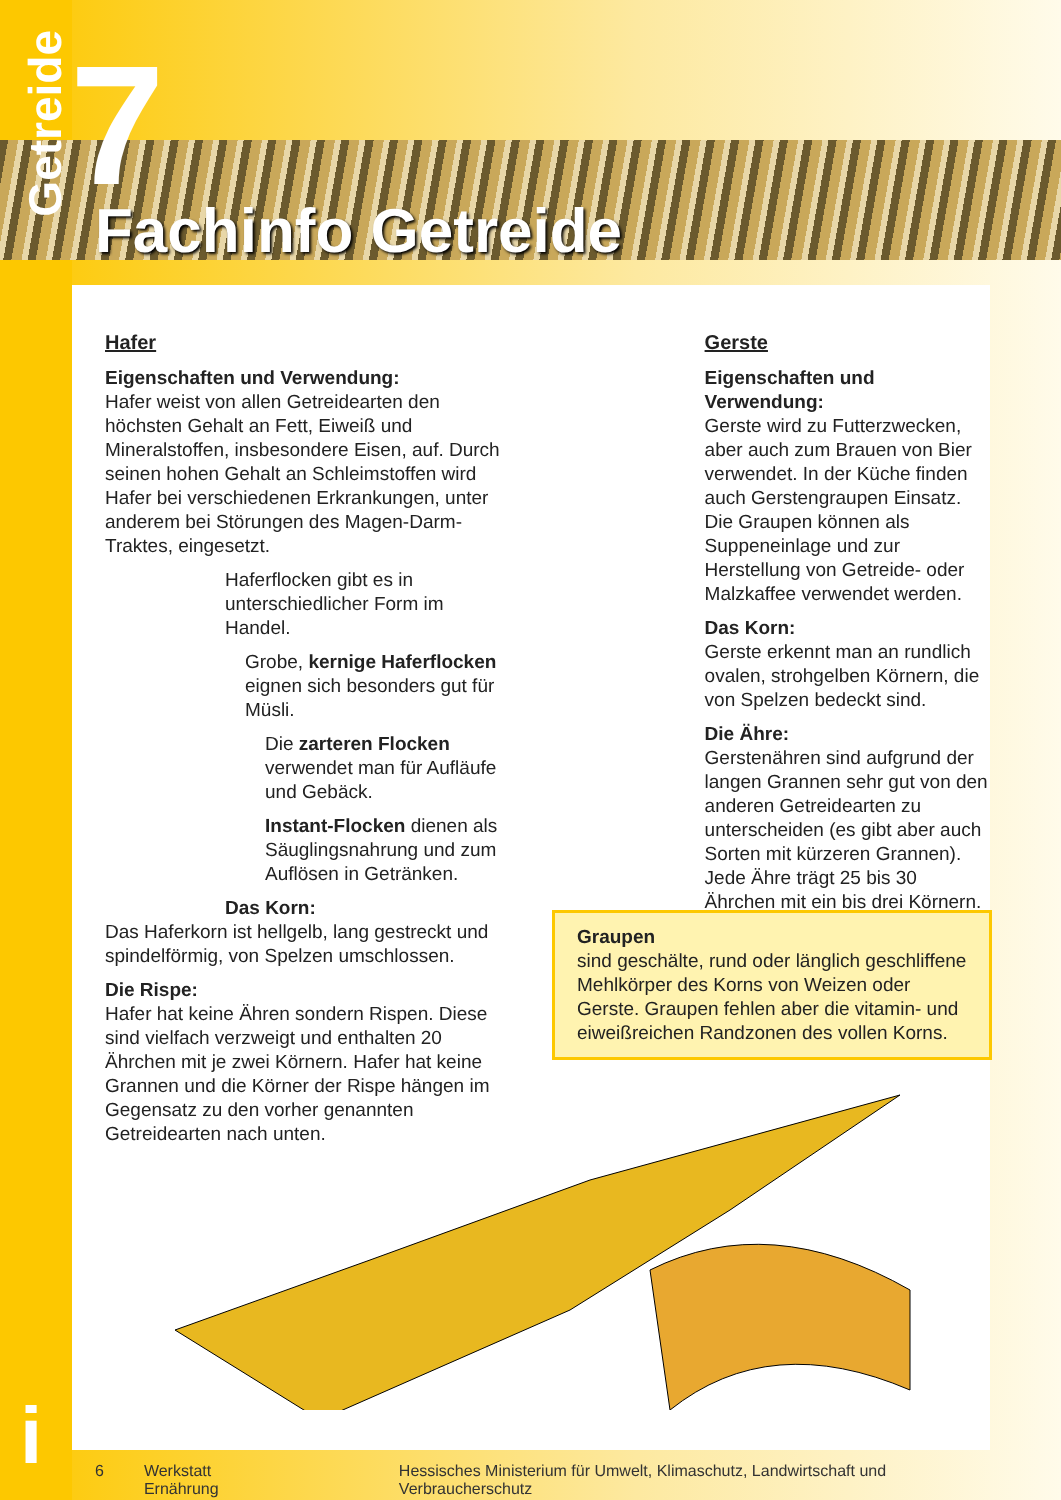Getreide
7 Fachinfo Getreide
Hafer
Eigenschaften und Verwendung:
Hafer weist von allen Getreidearten den höchsten Gehalt an Fett, Eiweiß und Mineralstoffen, insbesondere Eisen, auf. Durch seinen hohen Gehalt an Schleimstoffen wird Hafer bei verschiedenen Erkrankungen, unter anderem bei Störungen des Magen-Darm-Traktes, eingesetzt.
Haferflocken gibt es in unterschiedlicher Form im Handel.
Grobe, kernige Haferflocken eignen sich besonders gut für Müsli.
Die zarteren Flocken verwendet man für Aufläufe und Gebäck.
Instant-Flocken dienen als Säuglingsnahrung und zum Auflösen in Getränken.
Das Korn:
Das Haferkorn ist hellgelb, lang gestreckt und spindelförmig, von Spelzen umschlossen.
Die Rispe:
Hafer hat keine Ähren sondern Rispen. Diese sind vielfach verzweigt und enthalten 20 Ährchen mit je zwei Körnern. Hafer hat keine Grannen und die Körner der Rispe hängen im Gegensatz zu den vorher genannten Getreidearten nach unten.
Gerste
Eigenschaften und Verwendung:
Gerste wird zu Futterzwecken, aber auch zum Brauen von Bier verwendet. In der Küche finden auch Gerstengraupen Einsatz. Die Graupen können als Suppeneinlage und zur Herstellung von Getreide- oder Malzkaffee verwendet werden.
Das Korn:
Gerste erkennt man an rundlich ovalen, strohgelben Körnern, die von Spelzen bedeckt sind.
Die Ähre:
Gerstenähren sind aufgrund der langen Grannen sehr gut von den anderen Getreidearten zu unterscheiden (es gibt aber auch Sorten mit kürzeren Grannen). Jede Ähre trägt 25 bis 30 Ährchen mit ein bis drei Körnern.
Graupen
sind geschälte, rund oder länglich geschliffene Mehlkörper des Korns von Weizen oder Gerste. Graupen fehlen aber die vitamin- und eiweißreichen Randzonen des vollen Korns.
i
6 Werkstatt Ernährung Hessisches Ministerium für Umwelt, Klimaschutz, Landwirtschaft und Verbraucherschutz